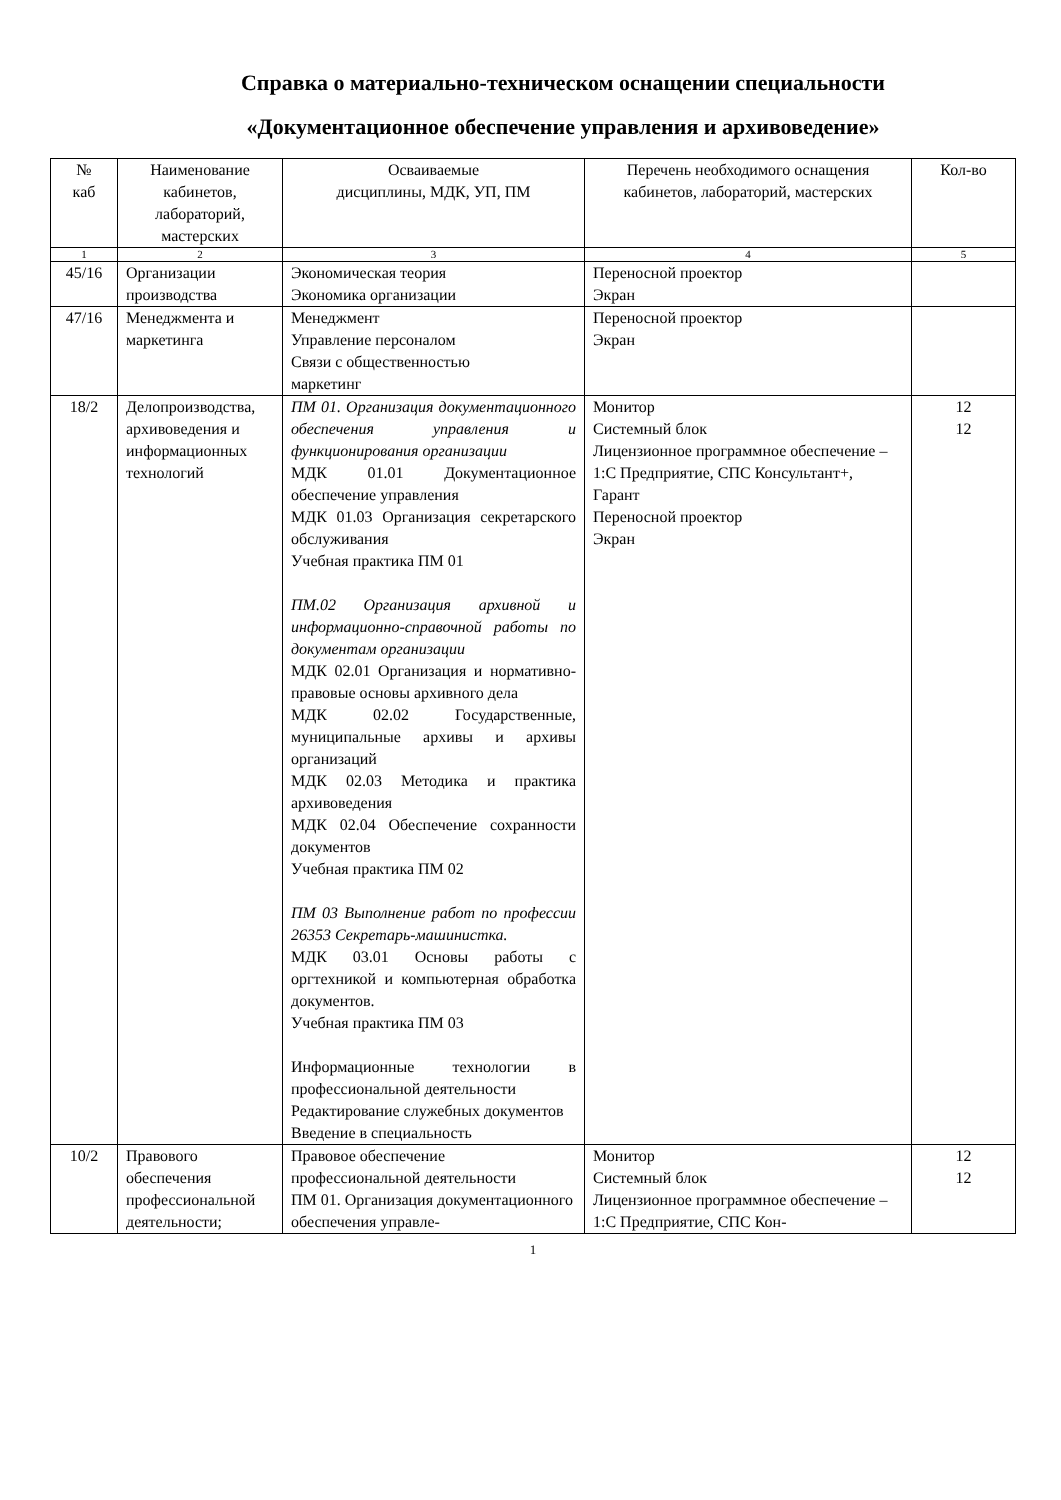Справка о материально-техническом оснащении специальности
«Документационное обеспечение управления и архивоведение»
| № каб | Наименование кабинетов, лабораторий, мастерских | Осваиваемые дисциплины, МДК, УП, ПМ | Перечень необходимого оснащения кабинетов, лабораторий, мастерских | Кол-во |
| --- | --- | --- | --- | --- |
| 1 | 2 | 3 | 4 | 5 |
| 45/16 | Организации производства | Экономическая теория Экономика организации | Переносной проектор Экран | |
| 47/16 | Менеджмента и маркетинга | Менеджмент Управление персоналом Связи с общественностью маркетинг | Переносной проектор Экран | |
| 18/2 | Делопроизводства, архивоведения и информационных технологий | ПМ 01. Организация документационного обеспечения управления и функционирования организации МДК 01.01 Документационное обеспечение управления МДК 01.03 Организация секретарского обслуживания Учебная практика ПМ 01 ПМ.02 Организация архивной и информационно-справочной работы по документам организации МДК 02.01 Организация и нормативно-правовые основы архивного дела МДК 02.02 Государственные, муниципальные архивы и архивы организаций МДК 02.03 Методика и практика архивоведения МДК 02.04 Обеспечение сохранности документов Учебная практика ПМ 02 ПМ 03 Выполнение работ по профессии 26353 Секретарь-машинистка. МДК 03.01 Основы работы с оргтехникой и компьютерная обработка документов. Учебная практика ПМ 03 Информационные технологии в профессиональной деятельности Редактирование служебных документов Введение в специальность | Монитор Системный блок Лицензионное программное обеспечение – 1:С Предприятие, СПС Консультант+, Гарант Переносной проектор Экран | 12 12 |
| 10/2 | Правового обеспечения профессиональной деятельности; | Правовое обеспечение профессиональной деятельности ПМ 01. Организация документационного обеспечения управле- | Монитор Системный блок Лицензионное программное обеспечение – 1:С Предприятие, СПС Кон- | 12 12 |
1